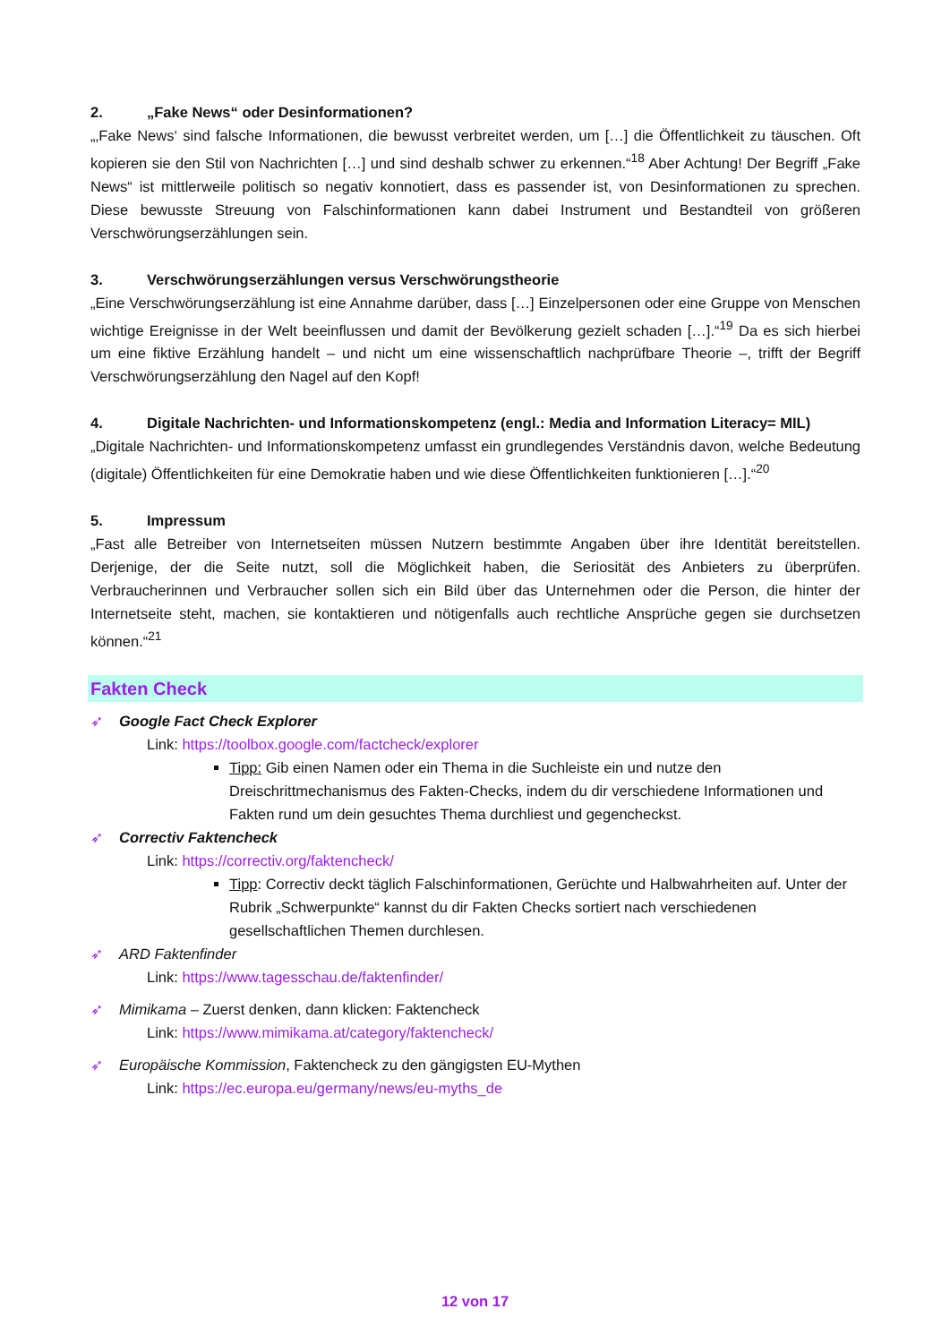2. „Fake News“ oder Desinformationen?
„‚Fake News‘ sind falsche Informationen, die bewusst verbreitet werden, um […] die Öffentlichkeit zu täuschen. Oft kopieren sie den Stil von Nachrichten […] und sind deshalb schwer zu erkennen.“<sup>18</sup> Aber Achtung! Der Begriff „Fake News“ ist mittlerweile politisch so negativ konnotiert, dass es passender ist, von Desinformationen zu sprechen. Diese bewusste Streuung von Falschinformationen kann dabei Instrument und Bestandteil von größeren Verschwörungserzählungen sein.
3. Verschwörungserzählungen versus Verschwörungstheorie
„Eine Verschwörungserzählung ist eine Annahme darüber, dass […] Einzelpersonen oder eine Gruppe von Menschen wichtige Ereignisse in der Welt beeinflussen und damit der Bevölkerung gezielt schaden […].“<sup>19</sup> Da es sich hierbei um eine fiktive Erzählung handelt – und nicht um eine wissenschaftlich nachprüfbare Theorie –, trifft der Begriff Verschwörungserzählung den Nagel auf den Kopf!
4. Digitale Nachrichten- und Informationskompetenz (engl.: Media and Information Literacy= MIL)
„Digitale Nachrichten- und Informationskompetenz umfasst ein grundlegendes Verständnis davon, welche Bedeutung (digitale) Öffentlichkeiten für eine Demokratie haben und wie diese Öffentlichkeiten funktionieren […].“<sup>20</sup>
5. Impressum
„Fast alle Betreiber von Internetseiten müssen Nutzern bestimmte Angaben über ihre Identität bereitstellen. Derjenige, der die Seite nutzt, soll die Möglichkeit haben, die Seriosität des Anbieters zu überprüfen. Verbraucherinnen und Verbraucher sollen sich ein Bild über das Unternehmen oder die Person, die hinter der Internetseite steht, machen, sie kontaktieren und nötigenfalls auch rechtliche Ansprüche gegen sie durchsetzen können.“<sup>21</sup>
Fakten Check
➶ Google Fact Check Explorer
Link: https://toolbox.google.com/factcheck/explorer
Tipp: Gib einen Namen oder ein Thema in die Suchleiste ein und nutze den Dreischrittmechanismus des Fakten-Checks, indem du dir verschiedene Informationen und Fakten rund um dein gesuchtes Thema durchliest und gegencheckst.
➶ Correctiv Faktencheck
Link: https://correctiv.org/faktencheck/
Tipp: Correctiv deckt täglich Falschinformationen, Gerüchte und Halbwahrheiten auf. Unter der Rubrik „Schwerpunkte“ kannst du dir Fakten Checks sortiert nach verschiedenen gesellschaftlichen Themen durchlesen.
➶ ARD Faktenfinder
Link: https://www.tagesschau.de/faktenfinder/
➶ Mimikama – Zuerst denken, dann klicken: Faktencheck
Link: https://www.mimikama.at/category/faktencheck/
➶ Europäische Kommission, Faktencheck zu den gängigsten EU-Mythen
Link: https://ec.europa.eu/germany/news/eu-myths_de
12 von 17